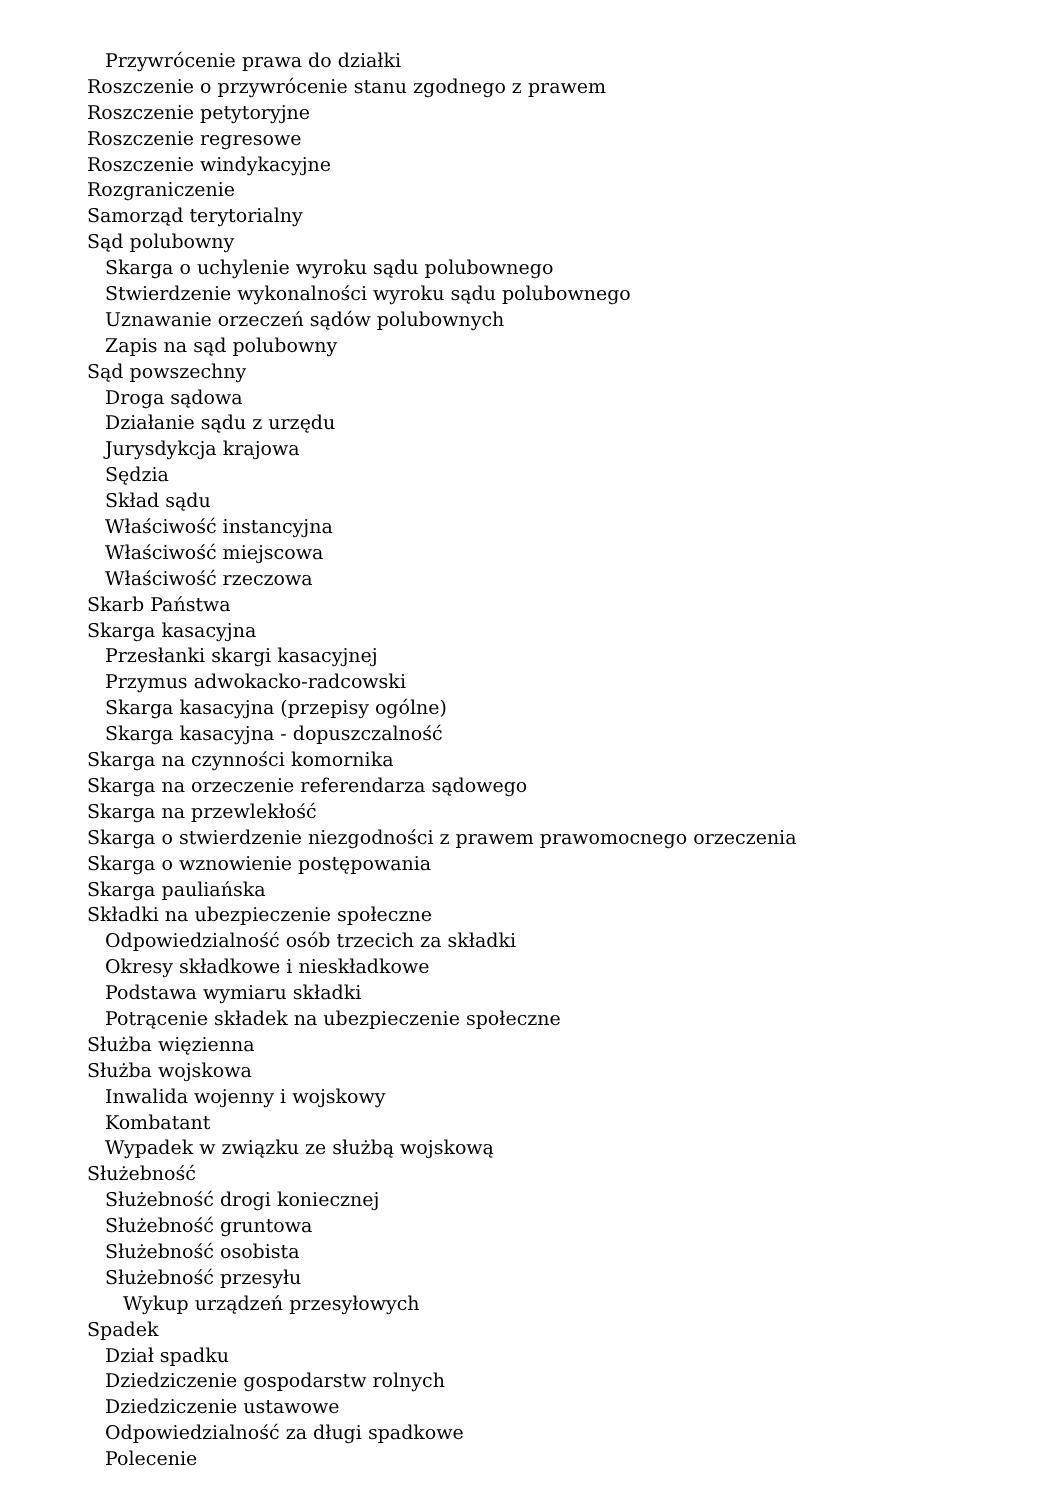Przywrócenie prawa do działki
Roszczenie o przywrócenie stanu zgodnego z prawem
Roszczenie petytoryjne
Roszczenie regresowe
Roszczenie windykacyjne
Rozgraniczenie
Samorząd terytorialny
Sąd polubowny
Skarga o uchylenie wyroku sądu polubownego
Stwierdzenie wykonalności wyroku sądu polubownego
Uznawanie orzeczeń sądów polubownych
Zapis na sąd polubowny
Sąd powszechny
Droga sądowa
Działanie sądu z urzędu
Jurysdykcja krajowa
Sędzia
Skład sądu
Właściwość instancyjna
Właściwość miejscowa
Właściwość rzeczowa
Skarb Państwa
Skarga kasacyjna
Przesłanki skargi kasacyjnej
Przymus adwokacko-radcowski
Skarga kasacyjna (przepisy ogólne)
Skarga kasacyjna - dopuszczalność
Skarga na czynności komornika
Skarga na orzeczenie referendarza sądowego
Skarga na przewlekłość
Skarga o stwierdzenie niezgodności z prawem prawomocnego orzeczenia
Skarga o wznowienie postępowania
Skarga pauliańska
Składki na ubezpieczenie społeczne
Odpowiedzialność osób trzecich za składki
Okresy składkowe i nieskładkowe
Podstawa wymiaru składki
Potrącenie składek na ubezpieczenie społeczne
Służba więzienna
Służba wojskowa
Inwalida wojenny i wojskowy
Kombatant
Wypadek w związku ze służbą wojskową
Służebność
Służebność drogi koniecznej
Służebność gruntowa
Służebność osobista
Służebność przesyłu
Wykup urządzeń przesyłowych
Spadek
Dział spadku
Dziedziczenie gospodarstw rolnych
Dziedziczenie ustawowe
Odpowiedzialność za długi spadkowe
Polecenie